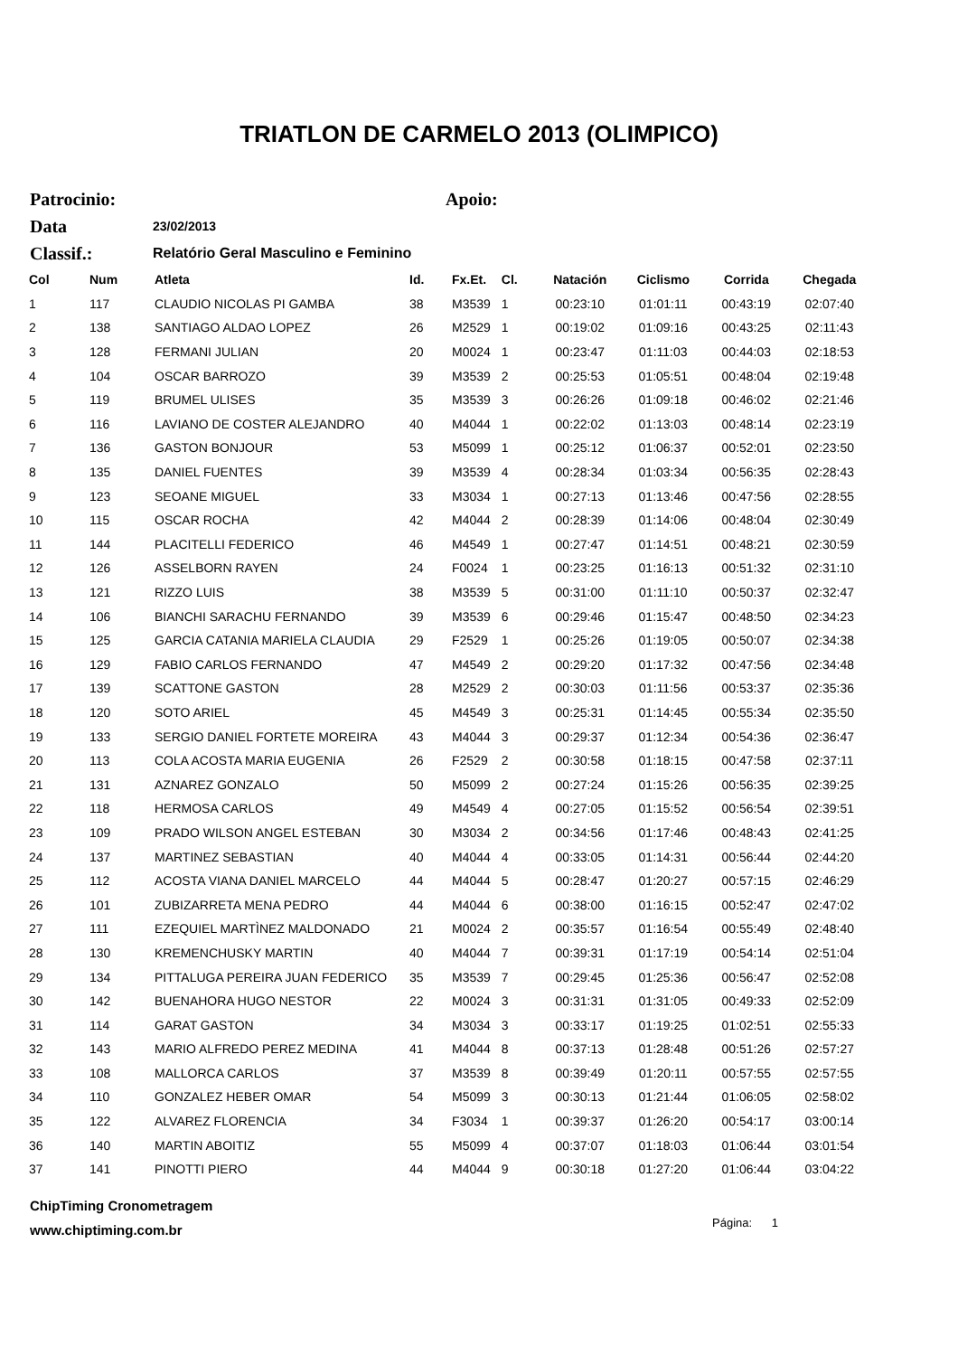TRIATLON DE CARMELO 2013 (OLIMPICO)
Patrocinio: Apoio:
Data 23/02/2013
Classif.: Relatório Geral Masculino e Feminino
| Col | Num | Atleta | Id. | Fx.Et. | Cl. | Natación | Ciclismo | Corrida | Chegada |
| --- | --- | --- | --- | --- | --- | --- | --- | --- | --- |
| 1 | 117 | CLAUDIO NICOLAS PI GAMBA | 38 | M3539 | 1 | 00:23:10 | 01:01:11 | 00:43:19 | 02:07:40 |
| 2 | 138 | SANTIAGO ALDAO LOPEZ | 26 | M2529 | 1 | 00:19:02 | 01:09:16 | 00:43:25 | 02:11:43 |
| 3 | 128 | FERMANI JULIAN | 20 | M0024 | 1 | 00:23:47 | 01:11:03 | 00:44:03 | 02:18:53 |
| 4 | 104 | OSCAR BARROZO | 39 | M3539 | 2 | 00:25:53 | 01:05:51 | 00:48:04 | 02:19:48 |
| 5 | 119 | BRUMEL ULISES | 35 | M3539 | 3 | 00:26:26 | 01:09:18 | 00:46:02 | 02:21:46 |
| 6 | 116 | LAVIANO DE COSTER ALEJANDRO | 40 | M4044 | 1 | 00:22:02 | 01:13:03 | 00:48:14 | 02:23:19 |
| 7 | 136 | GASTON BONJOUR | 53 | M5099 | 1 | 00:25:12 | 01:06:37 | 00:52:01 | 02:23:50 |
| 8 | 135 | DANIEL FUENTES | 39 | M3539 | 4 | 00:28:34 | 01:03:34 | 00:56:35 | 02:28:43 |
| 9 | 123 | SEOANE MIGUEL | 33 | M3034 | 1 | 00:27:13 | 01:13:46 | 00:47:56 | 02:28:55 |
| 10 | 115 | OSCAR ROCHA | 42 | M4044 | 2 | 00:28:39 | 01:14:06 | 00:48:04 | 02:30:49 |
| 11 | 144 | PLACITELLI FEDERICO | 46 | M4549 | 1 | 00:27:47 | 01:14:51 | 00:48:21 | 02:30:59 |
| 12 | 126 | ASSELBORN RAYEN | 24 | F0024 | 1 | 00:23:25 | 01:16:13 | 00:51:32 | 02:31:10 |
| 13 | 121 | RIZZO LUIS | 38 | M3539 | 5 | 00:31:00 | 01:11:10 | 00:50:37 | 02:32:47 |
| 14 | 106 | BIANCHI SARACHU FERNANDO | 39 | M3539 | 6 | 00:29:46 | 01:15:47 | 00:48:50 | 02:34:23 |
| 15 | 125 | GARCIA CATANIA MARIELA CLAUDIA | 29 | F2529 | 1 | 00:25:26 | 01:19:05 | 00:50:07 | 02:34:38 |
| 16 | 129 | FABIO CARLOS FERNANDO | 47 | M4549 | 2 | 00:29:20 | 01:17:32 | 00:47:56 | 02:34:48 |
| 17 | 139 | SCATTONE GASTON | 28 | M2529 | 2 | 00:30:03 | 01:11:56 | 00:53:37 | 02:35:36 |
| 18 | 120 | SOTO ARIEL | 45 | M4549 | 3 | 00:25:31 | 01:14:45 | 00:55:34 | 02:35:50 |
| 19 | 133 | SERGIO DANIEL FORTETE MOREIRA | 43 | M4044 | 3 | 00:29:37 | 01:12:34 | 00:54:36 | 02:36:47 |
| 20 | 113 | COLA ACOSTA MARIA EUGENIA | 26 | F2529 | 2 | 00:30:58 | 01:18:15 | 00:47:58 | 02:37:11 |
| 21 | 131 | AZNAREZ GONZALO | 50 | M5099 | 2 | 00:27:24 | 01:15:26 | 00:56:35 | 02:39:25 |
| 22 | 118 | HERMOSA CARLOS | 49 | M4549 | 4 | 00:27:05 | 01:15:52 | 00:56:54 | 02:39:51 |
| 23 | 109 | PRADO WILSON ANGEL ESTEBAN | 30 | M3034 | 2 | 00:34:56 | 01:17:46 | 00:48:43 | 02:41:25 |
| 24 | 137 | MARTINEZ SEBASTIAN | 40 | M4044 | 4 | 00:33:05 | 01:14:31 | 00:56:44 | 02:44:20 |
| 25 | 112 | ACOSTA VIANA DANIEL MARCELO | 44 | M4044 | 5 | 00:28:47 | 01:20:27 | 00:57:15 | 02:46:29 |
| 26 | 101 | ZUBIZARRETA MENA PEDRO | 44 | M4044 | 6 | 00:38:00 | 01:16:15 | 00:52:47 | 02:47:02 |
| 27 | 111 | EZEQUIEL MARTÌNEZ MALDONADO | 21 | M0024 | 2 | 00:35:57 | 01:16:54 | 00:55:49 | 02:48:40 |
| 28 | 130 | KREMENCHUSKY MARTIN | 40 | M4044 | 7 | 00:39:31 | 01:17:19 | 00:54:14 | 02:51:04 |
| 29 | 134 | PITTALUGA PEREIRA JUAN FEDERICO | 35 | M3539 | 7 | 00:29:45 | 01:25:36 | 00:56:47 | 02:52:08 |
| 30 | 142 | BUENAHORA HUGO NESTOR | 22 | M0024 | 3 | 00:31:31 | 01:31:05 | 00:49:33 | 02:52:09 |
| 31 | 114 | GARAT GASTON | 34 | M3034 | 3 | 00:33:17 | 01:19:25 | 01:02:51 | 02:55:33 |
| 32 | 143 | MARIO ALFREDO PEREZ MEDINA | 41 | M4044 | 8 | 00:37:13 | 01:28:48 | 00:51:26 | 02:57:27 |
| 33 | 108 | MALLORCA CARLOS | 37 | M3539 | 8 | 00:39:49 | 01:20:11 | 00:57:55 | 02:57:55 |
| 34 | 110 | GONZALEZ HEBER OMAR | 54 | M5099 | 3 | 00:30:13 | 01:21:44 | 01:06:05 | 02:58:02 |
| 35 | 122 | ALVAREZ FLORENCIA | 34 | F3034 | 1 | 00:39:37 | 01:26:20 | 00:54:17 | 03:00:14 |
| 36 | 140 | MARTIN ABOITIZ | 55 | M5099 | 4 | 00:37:07 | 01:18:03 | 01:06:44 | 03:01:54 |
| 37 | 141 | PINOTTI PIERO | 44 | M4044 | 9 | 00:30:18 | 01:27:20 | 01:06:44 | 03:04:22 |
ChipTiming Cronometragem
www.chiptiming.com.br
Página: 1